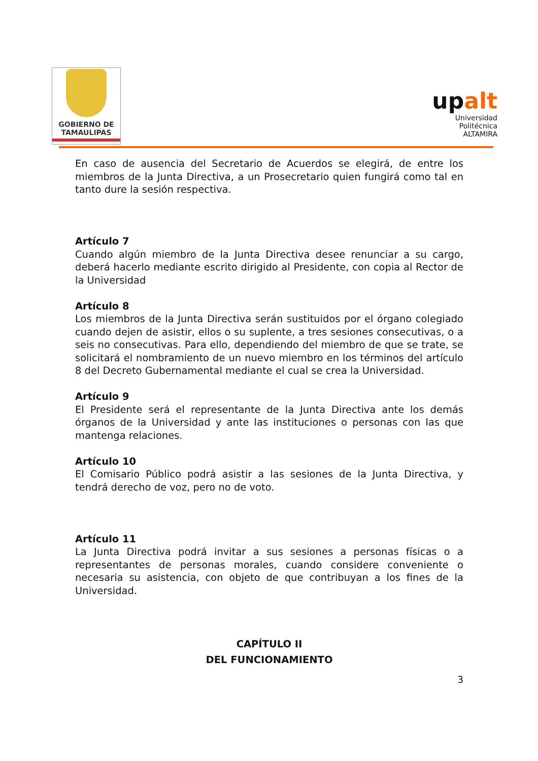GOBIERNO DE
TAMAULIPAS
upalt
Universidad Politécnica
ALTAMIRA
En caso de ausencia del Secretario de Acuerdos se elegirá, de entre los miembros de la Junta Directiva, a un Prosecretario quien fungirá como tal en tanto dure la sesión respectiva.
Artículo 7
Cuando algún miembro de la Junta Directiva desee renunciar a su cargo, deberá hacerlo mediante escrito dirigido al Presidente, con copia al Rector de la Universidad
Artículo 8
Los miembros de la Junta Directiva serán sustituidos por el órgano colegiado cuando dejen de asistir, ellos o su suplente, a tres sesiones consecutivas, o a seis no consecutivas. Para ello, dependiendo del miembro de que se trate, se solicitará el nombramiento de un nuevo miembro en los términos del artículo 8 del Decreto Gubernamental mediante el cual se crea la Universidad.
Artículo 9
El Presidente será el representante de la Junta Directiva ante los demás órganos de la Universidad y ante las instituciones o personas con las que mantenga relaciones.
Artículo 10
El Comisario Público podrá asistir a las sesiones de la Junta Directiva, y tendrá derecho de voz, pero no de voto.
Artículo 11
La Junta Directiva podrá invitar a sus sesiones a personas físicas o a representantes de personas morales, cuando considere conveniente o necesaria su asistencia, con objeto de que contribuyan a los fines de la Universidad.
CAPÍTULO II
DEL FUNCIONAMIENTO
3